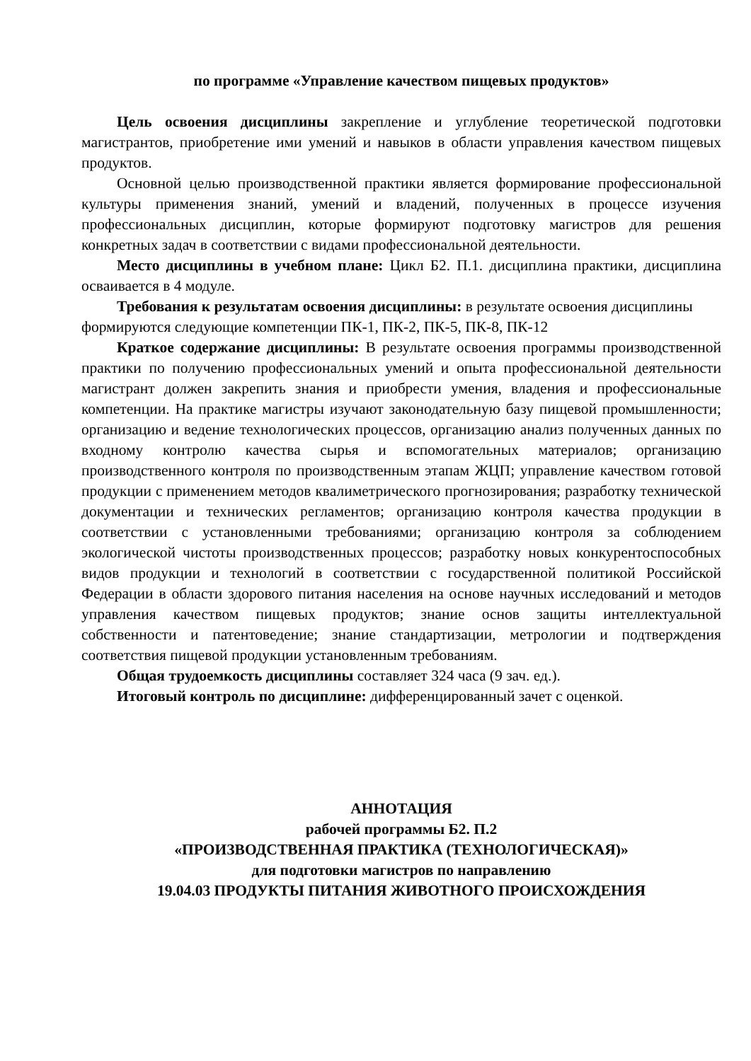по программе «Управление качеством пищевых продуктов»
Цель освоения дисциплины закрепление и углубление теоретической подготовки магистрантов, приобретение ими умений и навыков в области управления качеством пищевых продуктов.
Основной целью производственной практики является формирование профессиональной культуры применения знаний, умений и владений, полученных в процессе изучения профессиональных дисциплин, которые формируют подготовку магистров для решения конкретных задач в соответствии с видами профессиональной деятельности.
Место дисциплины в учебном плане: Цикл Б2. П.1. дисциплина практики, дисциплина осваивается в 4 модуле.
Требования к результатам освоения дисциплины: в результате освоения дисциплины формируются следующие компетенции ПК-1, ПК-2, ПК-5, ПК-8, ПК-12
Краткое содержание дисциплины: В результате освоения программы производственной практики по получению профессиональных умений и опыта профессиональной деятельности магистрант должен закрепить знания и приобрести умения, владения и профессиональные компетенции. На практике магистры изучают законодательную базу пищевой промышленности; организацию и ведение технологических процессов, организацию анализ полученных данных по входному контролю качества сырья и вспомогательных материалов; организацию производственного контроля по производственным этапам ЖЦП; управление качеством готовой продукции с применением методов квалиметрического прогнозирования; разработку технической документации и технических регламентов; организацию контроля качества продукции в соответствии с установленными требованиями; организацию контроля за соблюдением экологической чистоты производственных процессов; разработку новых конкурентоспособных видов продукции и технологий в соответствии с государственной политикой Российской Федерации в области здорового питания населения на основе научных исследований и методов управления качеством пищевых продуктов; знание основ защиты интеллектуальной собственности и патентоведение; знание стандартизации, метрологии и подтверждения соответствия пищевой продукции установленным требованиям.
Общая трудоемкость дисциплины составляет 324 часа (9 зач. ед.).
Итоговый контроль по дисциплине: дифференцированный зачет с оценкой.
АННОТАЦИЯ
рабочей программы Б2. П.2
«ПРОИЗВОДСТВЕННАЯ ПРАКТИКА (ТЕХНОЛОГИЧЕСКАЯ)»
для подготовки магистров по направлению
19.04.03 ПРОДУКТЫ ПИТАНИЯ ЖИВОТНОГО ПРОИСХОЖДЕНИЯ